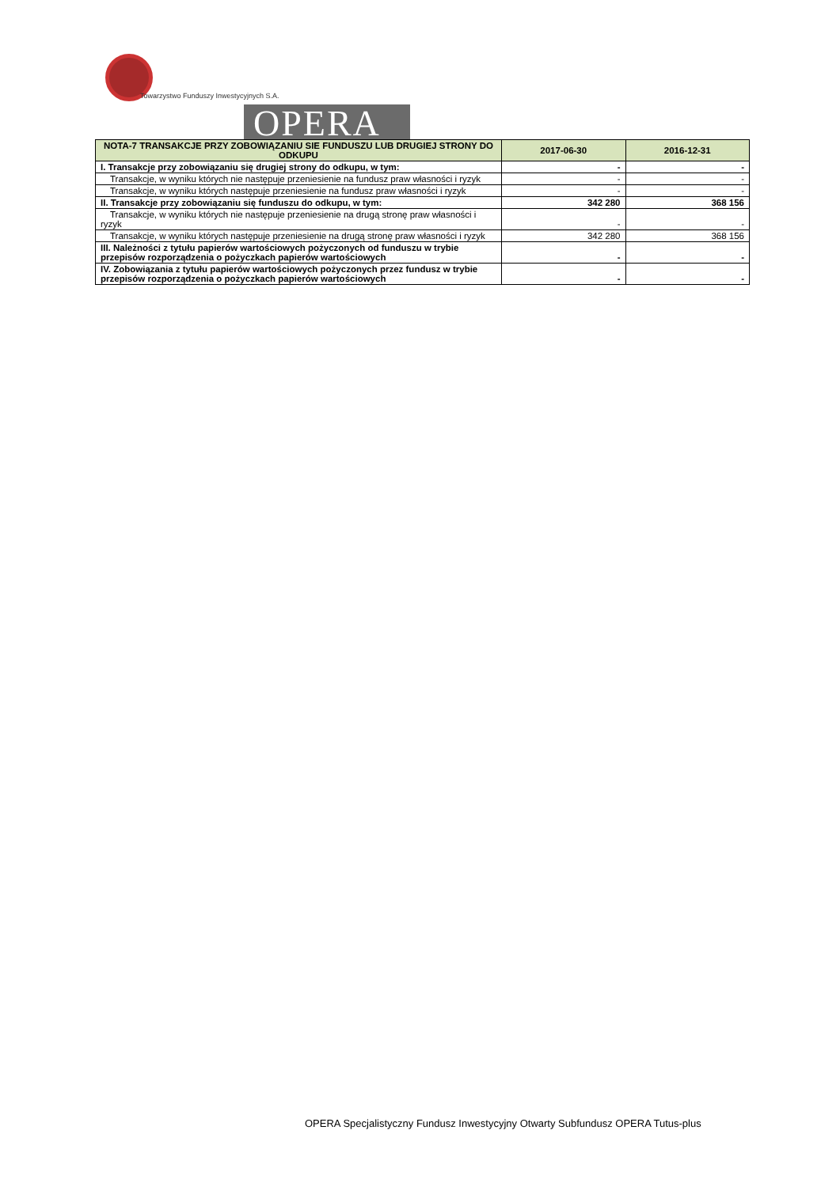OPERA
Towarzystwo Funduszy Inwestycyjnych S.A.
| NOTA-7 TRANSAKCJE PRZY ZOBOWIĄZANIU SIE FUNDUSZU LUB DRUGIEJ STRONY DO ODKUPU | 2017-06-30 | 2016-12-31 |
| --- | --- | --- |
| I. Transakcje przy zobowiązaniu się drugiej strony do odkupu, w tym: | - | - |
| Transakcje, w wyniku których nie następuje przeniesienie na fundusz praw własności i ryzyk | - | - |
| Transakcje, w wyniku których następuje przeniesienie na fundusz praw własności i ryzyk | - | - |
| II. Transakcje przy zobowiązaniu się funduszu do odkupu, w tym: | 342 280 | 368 156 |
| Transakcje, w wyniku których nie następuje przeniesienie na drugą stronę praw własności i ryzyk | - | - |
| Transakcje, w wyniku których następuje przeniesienie na drugą stronę praw własności i ryzyk | 342 280 | 368 156 |
| III. Należności z tytułu papierów wartościowych pożyczonych od funduszu w trybie przepisów rozporządzenia o pożyczkach papierów wartościowych | - | - |
| IV. Zobowiązania z tytułu papierów wartościowych pożyczonych przez fundusz w trybie przepisów rozporządzenia o pożyczkach papierów wartościowych | - | - |
OPERA Specjalistyczny Fundusz Inwestycyjny Otwarty Subfundusz OPERA Tutus-plus